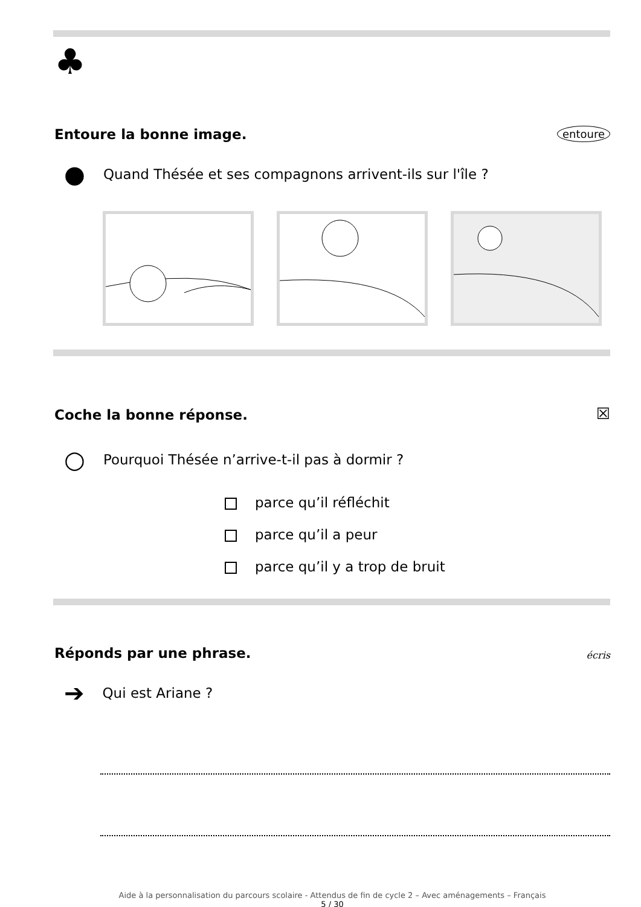♣
Entoure la bonne image.
entoure
● Quand Thésée et ses compagnons arrivent-ils sur l'île ?
Coche la bonne réponse.
☒
○ Pourquoi Thésée n’arrive-t-il pas à dormir ?
parce qu’il réfléchit
parce qu’il a peur
parce qu’il y a trop de bruit
Réponds par une phrase.
écris
➔ Qui est Ariane ?
Aide à la personnalisation du parcours scolaire - Attendus de fin de cycle 2 – Avec aménagements – Français
5 / 30